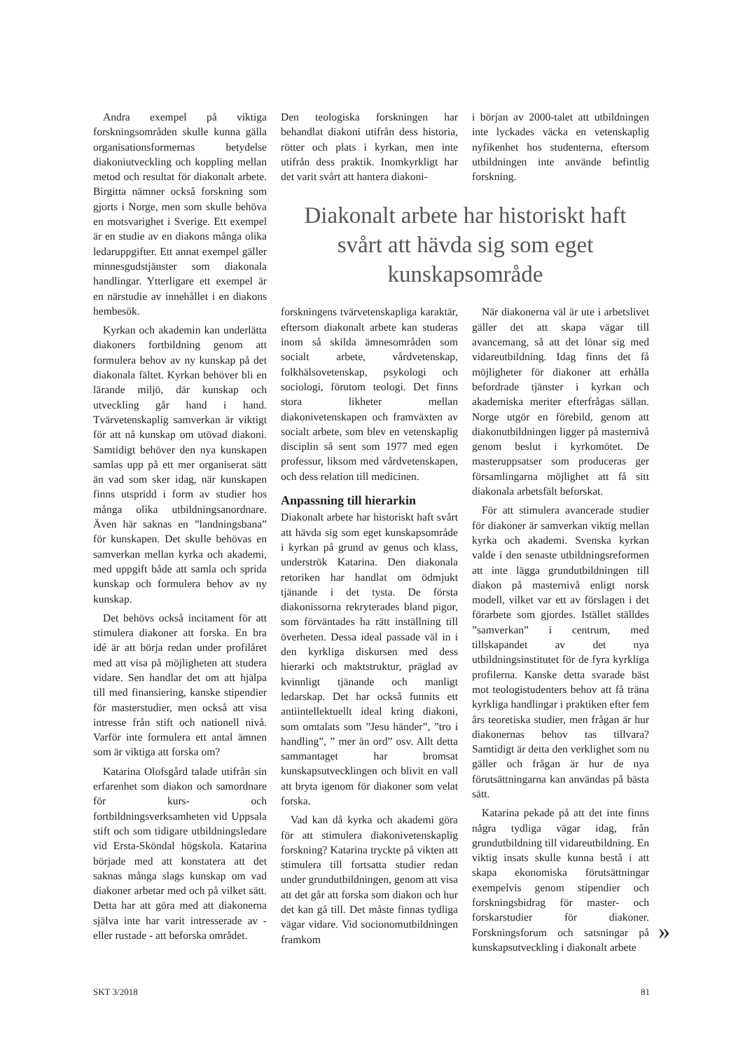Andra exempel på viktiga forskningsområden skulle kunna gälla organisationsformernas betydelse diakoniutveckling och koppling mellan metod och resultat för diakonalt arbete. Birgitta nämner också forskning som gjorts i Norge, men som skulle behöva en motsvarighet i Sverige. Ett exempel är en studie av en diakons många olika ledaruppgifter. Ett annat exempel gäller minnesgudstjänster som diakonala handlingar. Ytterligare ett exempel är en närstudie av innehållet i en diakons hembesök.
Kyrkan och akademin kan underlätta diakoners fortbildning genom att formulera behov av ny kunskap på det diakonala fältet. Kyrkan behöver bli en lärande miljö, där kunskap och utveckling går hand i hand. Tvärvetenskaplig samverkan är viktigt för att nå kunskap om utövad diakoni. Samtidigt behöver den nya kunskapen samlas upp på ett mer organiserat sätt än vad som sker idag, när kunskapen finns utspridd i form av studier hos många olika utbildningsanordnare. Även här saknas en ”landningsbana” för kunskapen. Det skulle behövas en samverkan mellan kyrka och akademi, med uppgift både att samla och sprida kunskap och formulera behov av ny kunskap.
Det behövs också incitament för att stimulera diakoner att forska. En bra idé är att börja redan under profilåret med att visa på möjligheten att studera vidare. Sen handlar det om att hjälpa till med finansiering, kanske stipendier för masterstudier, men också att visa intresse från stift och nationell nivå. Varför inte formulera ett antal ämnen som är viktiga att forska om?
Katarina Olofsgård talade utifrån sin erfarenhet som diakon och samordnare för kurs- och fortbildningsverksamheten vid Uppsala stift och som tidigare utbildningsledare vid Ersta-Sköndal högskola. Katarina började med att konstatera att det saknas många slags kunskap om vad diakoner arbetar med och på vilket sätt. Detta har att göra med att diakonerna själva inte har varit intresserade av - eller rustade - att beforska området.
Den teologiska forskningen har behandlat diakoni utifrån dess historia, rötter och plats i kyrkan, men inte utifrån dess praktik. Inomkyrkligt har det varit svårt att hantera diakoni-
i början av 2000-talet att utbildningen inte lyckades väcka en vetenskaplig nyfikenhet hos studenterna, eftersom utbildningen inte använde befintlig forskning.
Diakonalt arbete har historiskt haft svårt att hävda sig som eget kunskapsområde
forskningens tvärvetenskapliga karaktär, eftersom diakonalt arbete kan studeras inom så skilda ämnesområden som socialt arbete, vårdvetenskap, folkhälsovetenskap, psykologi och sociologi, förutom teologi. Det finns stora likheter mellan diakonivetenskapen och framväxten av socialt arbete, som blev en vetenskaplig disciplin så sent som 1977 med egen professur, liksom med vårdvetenskapen, och dess relation till medicinen.
Anpassning till hierarkin
Diakonalt arbete har historiskt haft svårt att hävda sig som eget kunskapsområde i kyrkan på grund av genus och klass, underströk Katarina. Den diakonala retoriken har handlat om ödmjukt tjänande i det tysta. De första diakonissorna rekryterades bland pigor, som förväntades ha rätt inställning till överheten. Dessa ideal passade väl in i den kyrkliga diskursen med dess hierarki och maktstruktur, präglad av kvinnligt tjänande och manligt ledarskap. Det har också funnits ett antiintellektuellt ideal kring diakoni, som omtalats som ”Jesu händer”, ”tro i handling”, ” mer än ord” osv. Allt detta sammantaget har bromsat kunskapsutvecklingen och blivit en vall att bryta igenom för diakoner som velat forska.
Vad kan då kyrka och akademi göra för att stimulera diakonivetenskaplig forskning? Katarina tryckte på vikten att stimulera till fortsatta studier redan under grundutbildningen, genom att visa att det går att forska som diakon och hur det kan gå till. Det måste finnas tydliga vägar vidare. Vid socionomutbildningen framkom
När diakonerna väl är ute i arbetslivet gäller det att skapa vägar till avancemang, så att det lönar sig med vidareutbildning. Idag finns det få möjligheter för diakoner att erhålla befordrade tjänster i kyrkan och akademiska meriter efterfrågas sällan. Norge utgör en förebild, genom att diakonutbildningen ligger på masternivå genom beslut i kyrkomötet. De masteruppsatser som produceras ger församlingarna möjlighet att få sitt diakonala arbetsfält beforskat.
För att stimulera avancerade studier för diakoner är samverkan viktig mellan kyrka och akademi. Svenska kyrkan valde i den senaste utbildningsreformen att inte lägga grundutbildningen till diakon på masternivå enligt norsk modell, vilket var ett av förslagen i det förarbete som gjordes. Istället ställdes ”samverkan” i centrum, med tillskapandet av det nya utbildningsinstitutet för de fyra kyrkliga profilerna. Kanske detta svarade bäst mot teologistudenters behov att få träna kyrkliga handlingar i praktiken efter fem års teoretiska studier, men frågan är hur diakonernas behov tas tillvara? Samtidigt är detta den verklighet som nu gäller och frågan är hur de nya förutsättningarna kan användas på bästa sätt.
Katarina pekade på att det inte finns några tydliga vägar idag, från grundutbildning till vidareutbildning. En viktig insats skulle kunna bestå i att skapa ekonomiska förutsättningar exempelvis genom stipendier och forskningsbidrag för master- och forskarstudier för diakoner. Forskningsforum och satsningar på kunskapsutveckling i diakonalt arbete
»
SKT 3/2018 81